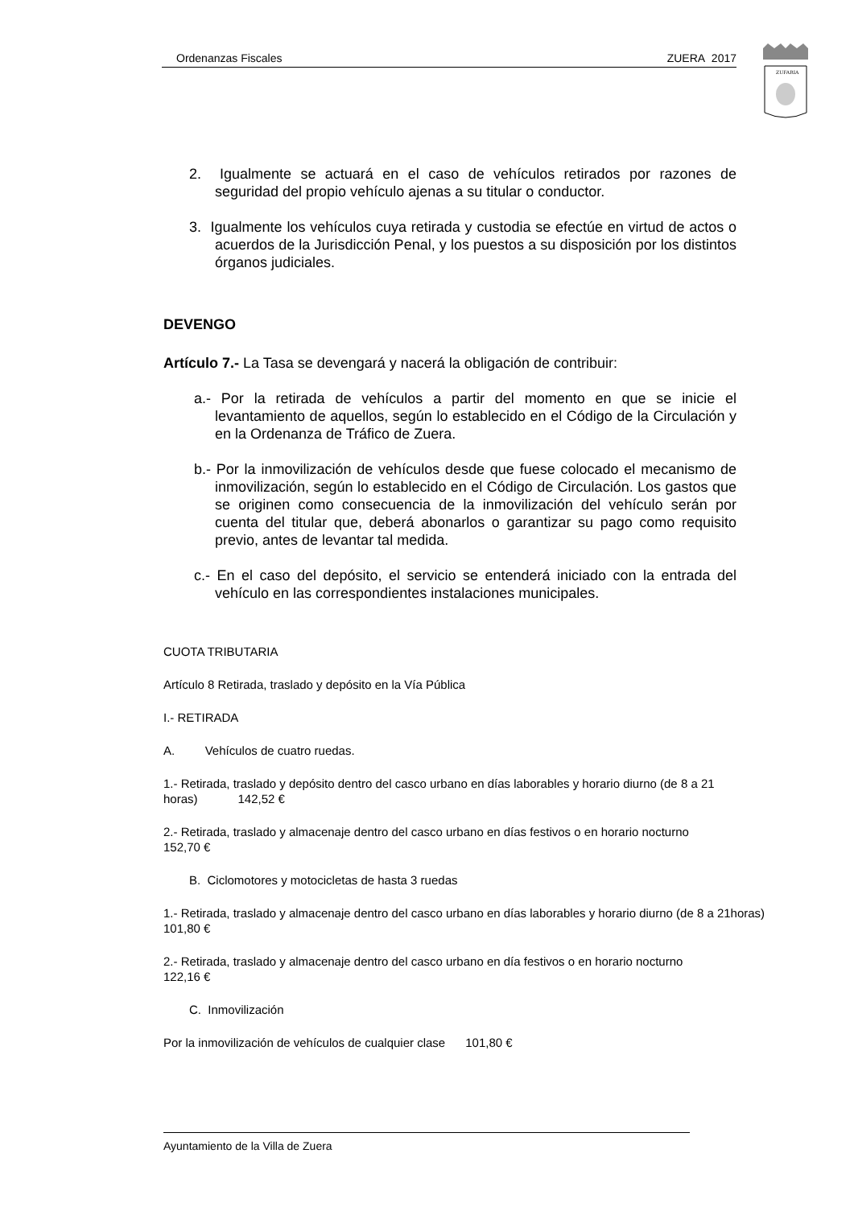Ordenanzas Fiscales ZUERA 2017
ZUFARIA
2. Igualmente se actuará en el caso de vehículos retirados por razones de seguridad del propio vehículo ajenas a su titular o conductor.
3. Igualmente los vehículos cuya retirada y custodia se efectúe en virtud de actos o acuerdos de la Jurisdicción Penal, y los puestos a su disposición por los distintos órganos judiciales.
DEVENGO
Artículo 7.- La Tasa se devengará y nacerá la obligación de contribuir:
a.- Por la retirada de vehículos a partir del momento en que se inicie el levantamiento de aquellos, según lo establecido en el Código de la Circulación y en la Ordenanza de Tráfico de Zuera.
b.- Por la inmovilización de vehículos desde que fuese colocado el mecanismo de inmovilización, según lo establecido en el Código de Circulación. Los gastos que se originen como consecuencia de la inmovilización del vehículo serán por cuenta del titular que, deberá abonarlos o garantizar su pago como requisito previo, antes de levantar tal medida.
c.- En el caso del depósito, el servicio se entenderá iniciado con la entrada del vehículo en las correspondientes instalaciones municipales.
CUOTA TRIBUTARIA
Artículo 8 Retirada, traslado y depósito en la Vía Pública
I.- RETIRADA
A. Vehículos de cuatro ruedas.
1.- Retirada, traslado y depósito dentro del casco urbano en días laborables y horario diurno (de 8 a 21 horas) 142,52 €
2.- Retirada, traslado y almacenaje dentro del casco urbano en días festivos o en horario nocturno 152,70 €
B. Ciclomotores y motocicletas de hasta 3 ruedas
1.- Retirada, traslado y almacenaje dentro del casco urbano en días laborables y horario diurno (de 8 a 21horas) 101,80 €
2.- Retirada, traslado y almacenaje dentro del casco urbano en día festivos o en horario nocturno 122,16 €
C. Inmovilización
Por la inmovilización de vehículos de cualquier clase 101,80 €
Ayuntamiento de la Villa de Zuera